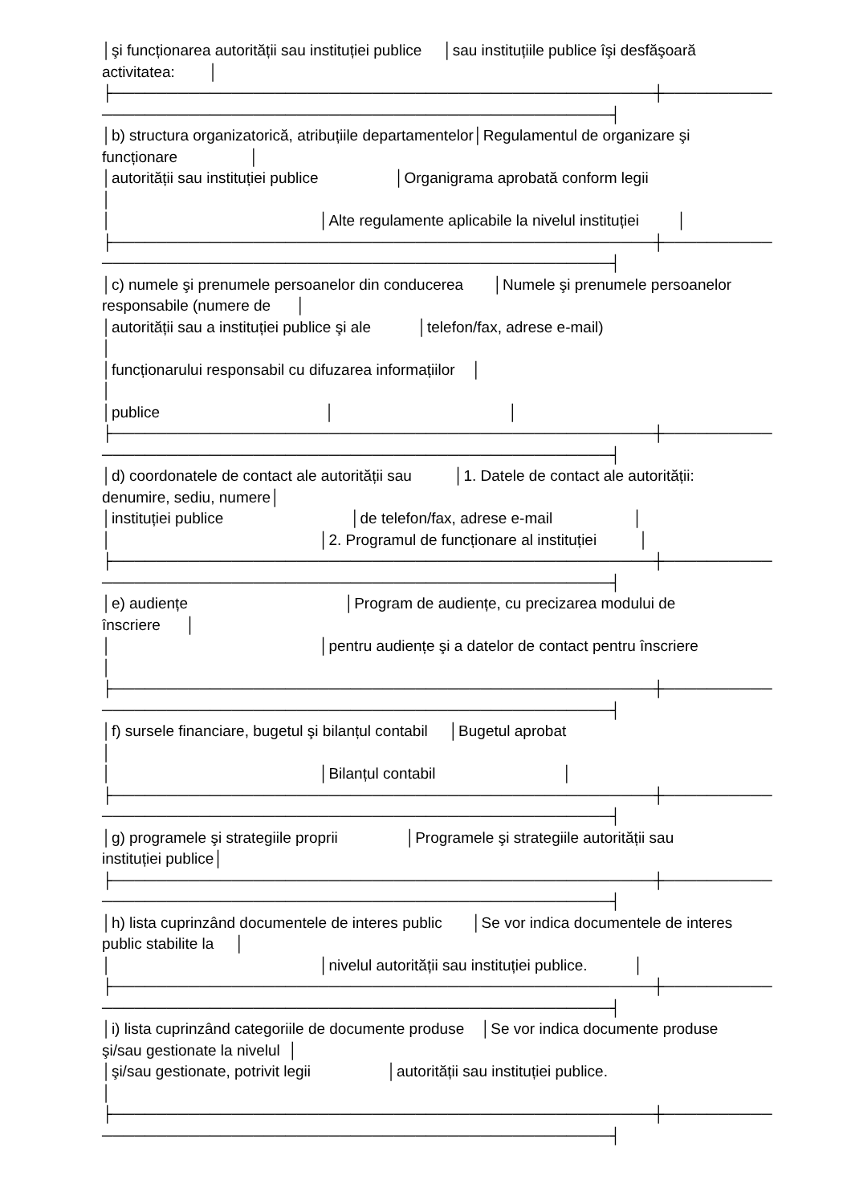│şi funcționarea autorității sau instituției publice │sau instituțiile publice îşi desfăşoară activitatea: │ ├──────────────────────────────────────────────────┼────────── ───────────────────────────────────────────────┤ │b) structura organizatorică, atribuțiile departamentelor│Regulamentul de organizare şi funcționare │ │autorității sau instituției publice │Organigrama aprobată conform legii │ │ │Alte regulamente aplicabile la nivelul instituției │ ├──────────────────────────────────────────────────┼────────── ───────────────────────────────────────────────┤ │c) numele şi prenumele persoanelor din conducerea │Numele şi prenumele persoanelor responsabile (numere de │ │autorității sau a instituției publice şi ale │telefon/fax, adrese e-mail) │ │funcționarului responsabil cu difuzarea informațiilor │ │ │publice │ │ ├──────────────────────────────────────────────────┼────────── ───────────────────────────────────────────────┤ │d) coordonatele de contact ale autorității sau │1. Datele de contact ale autorității: denumire, sediu, numere│ │instituției publice │de telefon/fax, adrese e-mail │ │ │2. Programul de funcționare al instituției │ ├──────────────────────────────────────────────────┼────────── ───────────────────────────────────────────────┤ │e) audiențe │Program de audiențe, cu precizarea modului de înscriere │ │ │pentru audiențe şi a datelor de contact pentru înscriere │ ├──────────────────────────────────────────────────┼────────── ───────────────────────────────────────────────┤ │f) sursele financiare, bugetul şi bilanțul contabil │Bugetul aprobat │ │ │Bilanțul contabil │ ├──────────────────────────────────────────────────┼────────── ───────────────────────────────────────────────┤ │g) programele şi strategiile proprii │Programele şi strategiile autorității sau instituției publice│ ├──────────────────────────────────────────────────┼────────── ───────────────────────────────────────────────┤ │h) lista cuprinzând documentele de interes public │Se vor indica documentele de interes public stabilite la │ │ │nivelul autorității sau instituției publice. │ ├──────────────────────────────────────────────────┼────────── ───────────────────────────────────────────────┤ │i) lista cuprinzând categoriile de documente produse │Se vor indica documente produse şi/sau gestionate la nivelul │ │şi/sau gestionate, potrivit legii │autorității sau instituției publice. │ ├──────────────────────────────────────────────────┼────────── ───────────────────────────────────────────────┤